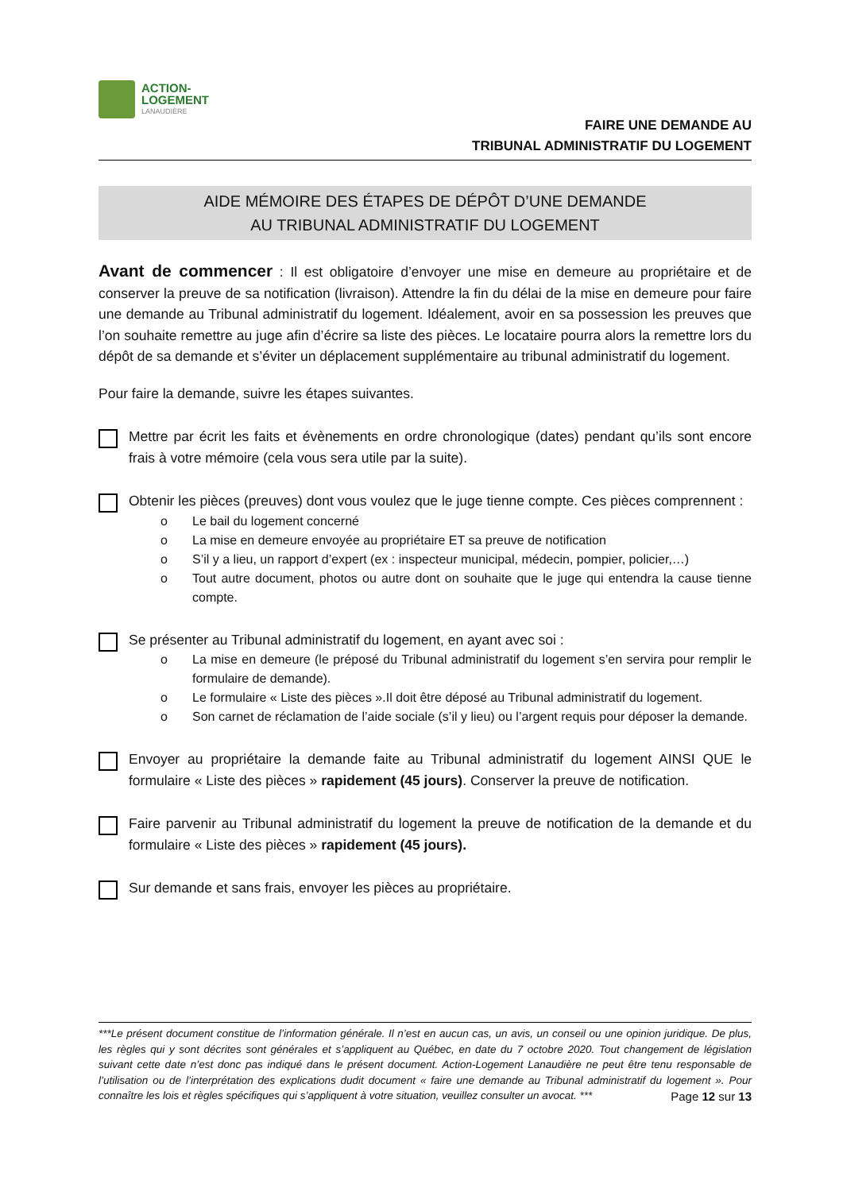ACTION-
LOGEMENT
LANAUDIÈRE
FAIRE UNE DEMANDE AU
TRIBUNAL ADMINISTRATIF DU LOGEMENT
AIDE MÉMOIRE DES ÉTAPES DE DÉPÔT D’UNE DEMANDE
AU TRIBUNAL ADMINISTRATIF DU LOGEMENT
Avant de commencer : Il est obligatoire d’envoyer une mise en demeure au propriétaire et de conserver la preuve de sa notification (livraison). Attendre la fin du délai de la mise en demeure pour faire une demande au Tribunal administratif du logement. Idéalement, avoir en sa possession les preuves que l’on souhaite remettre au juge afin d’écrire sa liste des pièces. Le locataire pourra alors la remettre lors du dépôt de sa demande et s’éviter un déplacement supplémentaire au tribunal administratif du logement.
Pour faire la demande, suivre les étapes suivantes.
Mettre par écrit les faits et évènements en ordre chronologique (dates) pendant qu’ils sont encore frais à votre mémoire (cela vous sera utile par la suite).
Obtenir les pièces (preuves) dont vous voulez que le juge tienne compte. Ces pièces comprennent :
o Le bail du logement concerné
o La mise en demeure envoyée au propriétaire ET sa preuve de notification
o S’il y a lieu, un rapport d’expert (ex : inspecteur municipal, médecin, pompier, policier,…)
o Tout autre document, photos ou autre dont on souhaite que le juge qui entendra la cause tienne compte.
Se présenter au Tribunal administratif du logement, en ayant avec soi :
o La mise en demeure (le préposé du Tribunal administratif du logement s’en servira pour remplir le formulaire de demande).
o Le formulaire « Liste des pièces ».Il doit être déposé au Tribunal administratif du logement.
o Son carnet de réclamation de l’aide sociale (s’il y lieu) ou l’argent requis pour déposer la demande.
Envoyer au propriétaire la demande faite au Tribunal administratif du logement AINSI QUE le formulaire « Liste des pièces » rapidement (45 jours). Conserver la preuve de notification.
Faire parvenir au Tribunal administratif du logement la preuve de notification de la demande et du formulaire « Liste des pièces » rapidement (45 jours).
Sur demande et sans frais, envoyer les pièces au propriétaire.
***Le présent document constitue de l’information générale. Il n’est en aucun cas, un avis, un conseil ou une opinion juridique. De plus, les règles qui y sont décrites sont générales et s’appliquent au Québec, en date du 7 octobre 2020. Tout changement de législation suivant cette date n’est donc pas indiqué dans le présent document. Action-Logement Lanaudière ne peut être tenu responsable de l’utilisation ou de l’interprétation des explications dudit document « faire une demande au Tribunal administratif du logement ». Pour connaître les lois et règles spécifiques qui s’appliquent à votre situation, veuillez consulter un avocat. ***
Page 12 sur 13